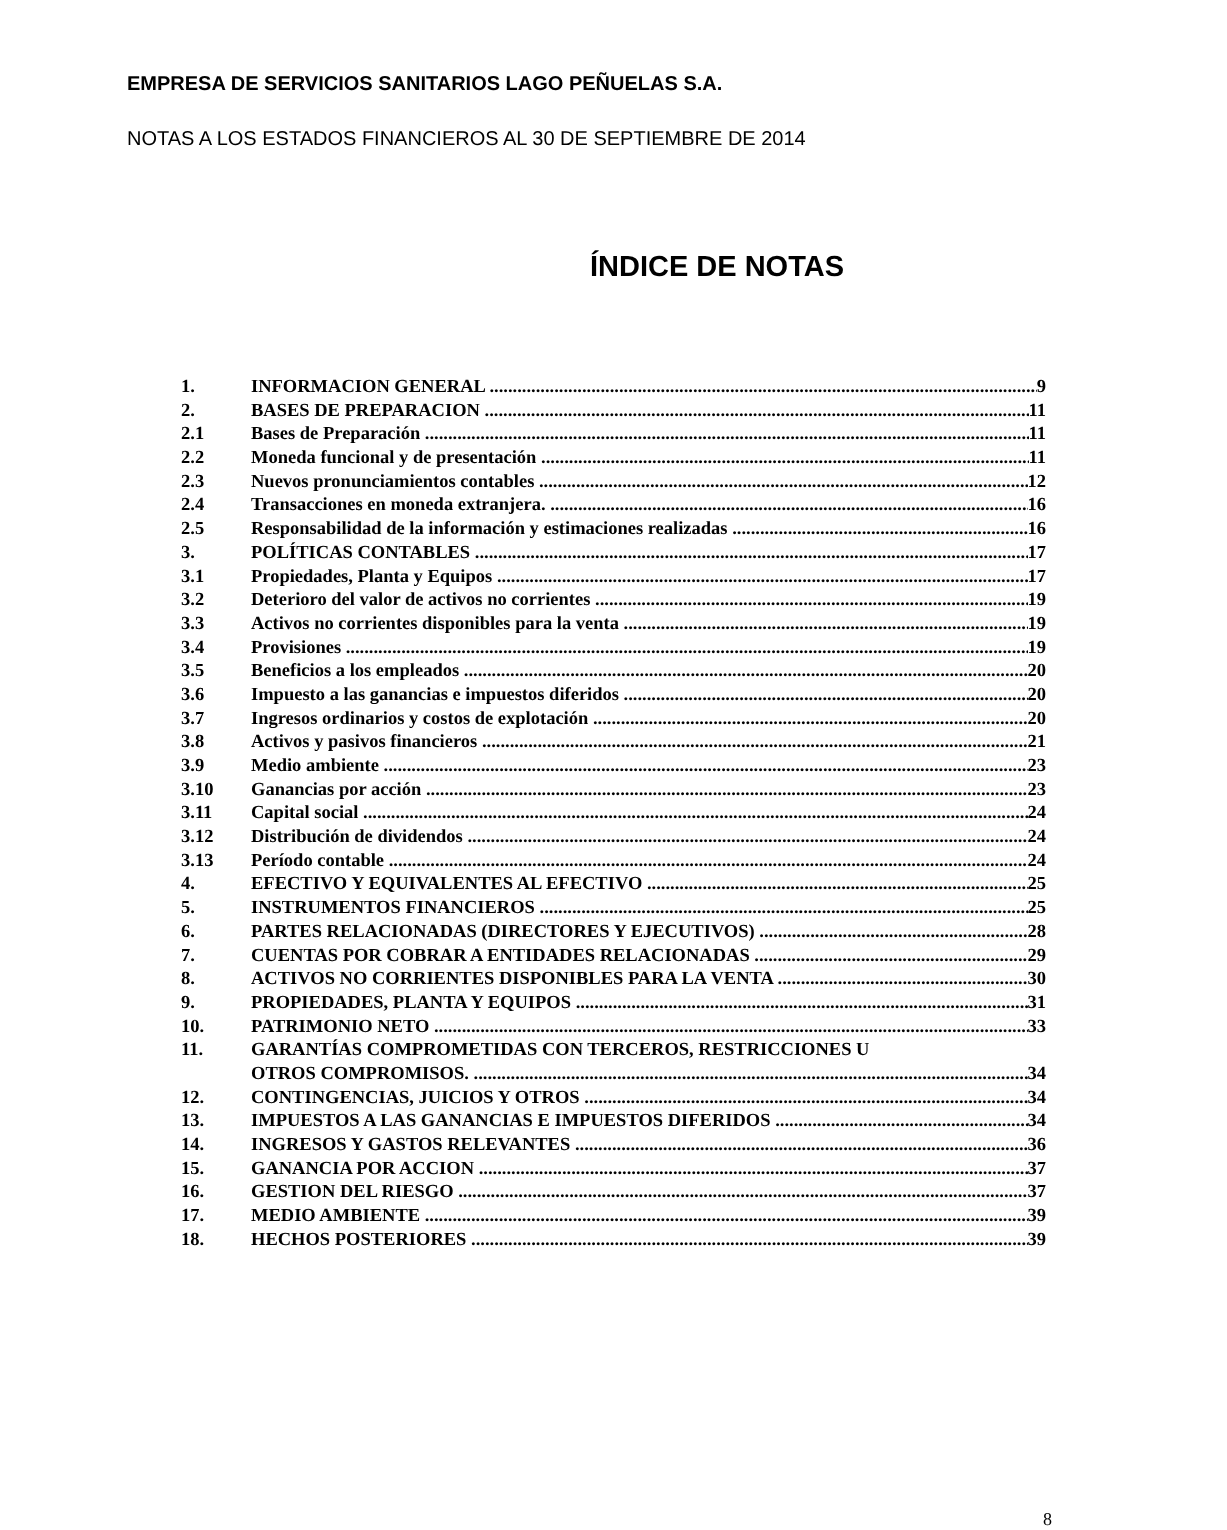EMPRESA DE SERVICIOS SANITARIOS LAGO PEÑUELAS S.A.
NOTAS A LOS ESTADOS FINANCIEROS AL 30 DE SEPTIEMBRE DE 2014
ÍNDICE DE NOTAS
1. INFORMACION GENERAL 9
2. BASES DE PREPARACION 11
2.1 Bases de Preparación 11
2.2 Moneda funcional y de presentación 11
2.3 Nuevos pronunciamientos contables 12
2.4 Transacciones en moneda extranjera. 16
2.5 Responsabilidad de la información y estimaciones realizadas 16
3. POLÍTICAS CONTABLES 17
3.1 Propiedades, Planta y Equipos 17
3.2 Deterioro del valor de activos no corrientes 19
3.3 Activos no corrientes disponibles para la venta 19
3.4 Provisiones 19
3.5 Beneficios a los empleados 20
3.6 Impuesto a las ganancias e impuestos diferidos 20
3.7 Ingresos ordinarios y costos de explotación 20
3.8 Activos y pasivos financieros 21
3.9 Medio ambiente 23
3.10 Ganancias por acción 23
3.11 Capital social 24
3.12 Distribución de dividendos 24
3.13 Período contable 24
4. EFECTIVO Y EQUIVALENTES AL EFECTIVO 25
5. INSTRUMENTOS FINANCIEROS 25
6. PARTES RELACIONADAS (DIRECTORES Y EJECUTIVOS) 28
7. CUENTAS POR COBRAR A ENTIDADES RELACIONADAS 29
8. ACTIVOS NO CORRIENTES DISPONIBLES PARA LA VENTA 30
9. PROPIEDADES, PLANTA Y EQUIPOS 31
10. PATRIMONIO NETO 33
11. GARANTÍAS COMPROMETIDAS CON TERCEROS, RESTRICCIONES U
OTROS COMPROMISOS. 34
12. CONTINGENCIAS, JUICIOS Y OTROS 34
13. IMPUESTOS A LAS GANANCIAS E IMPUESTOS DIFERIDOS 34
14. INGRESOS Y GASTOS RELEVANTES 36
15. GANANCIA POR ACCION 37
16. GESTION DEL RIESGO 37
17. MEDIO AMBIENTE 39
18. HECHOS POSTERIORES 39
8